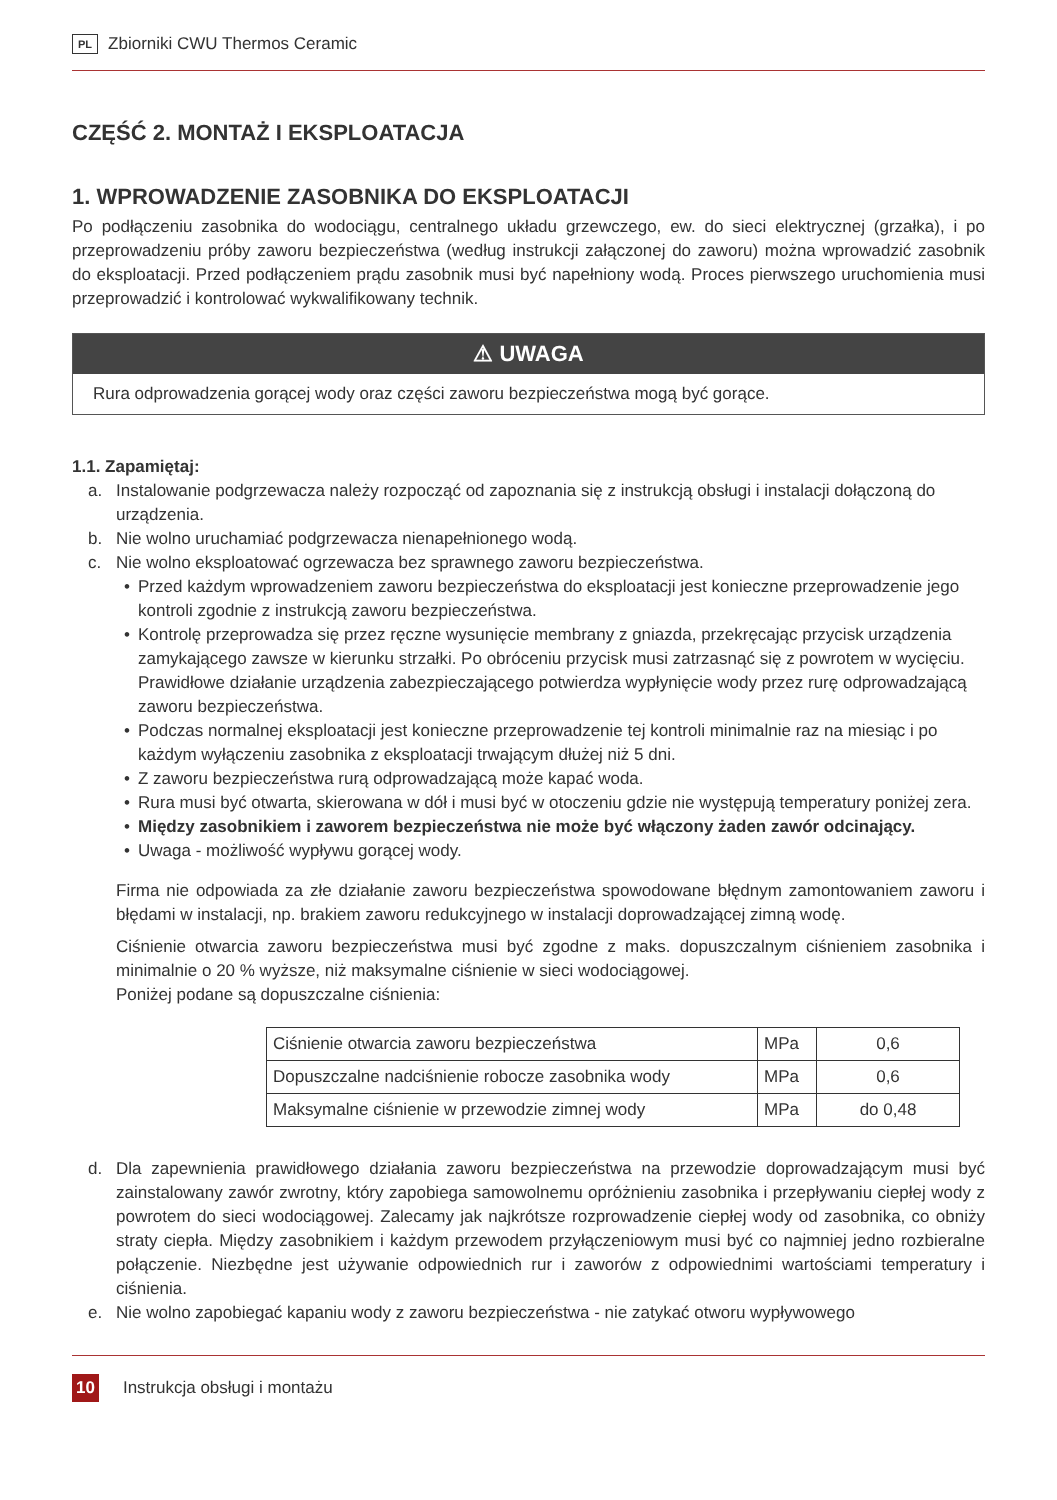PL Zbiorniki CWU Thermos Ceramic
CZĘŚĆ 2. MONTAŻ I EKSPLOATACJA
1. WPROWADZENIE ZASOBNIKA DO EKSPLOATACJI
Po podłączeniu zasobnika do wodociągu, centralnego układu grzewczego, ew. do sieci elektrycznej (grzałka), i po przeprowadzeniu próby zaworu bezpieczeństwa (według instrukcji załączonej do zaworu) można wprowadzić zasobnik do eksploatacji. Przed podłączeniem prądu zasobnik musi być napełniony wodą. Proces pierwszego uruchomienia musi przeprowadzić i kontrolować wykwalifikowany technik.
⚠ UWAGA
Rura odprowadzenia gorącej wody oraz części zaworu bezpieczeństwa mogą być gorące.
1.1. Zapamiętaj:
a. Instalowanie podgrzewacza należy rozpocząć od zapoznania się z instrukcją obsługi i instalacji dołączoną do urządzenia.
b. Nie wolno uruchamiać podgrzewacza nienapełnionego wodą.
c. Nie wolno eksploatować ogrzewacza bez sprawnego zaworu bezpieczeństwa.
• Przed każdym wprowadzeniem zaworu bezpieczeństwa do eksploatacji jest konieczne przeprowadzenie jego kontroli zgodnie z instrukcją zaworu bezpieczeństwa.
• Kontrolę przeprowadza się przez ręczne wysunięcie membrany z gniazda, przekręcając przycisk urządzenia zamykającego zawsze w kierunku strzałki. Po obróceniu przycisk musi zatrzasnąć się z powrotem w wycięciu. Prawidłowe działanie urządzenia zabezpieczającego potwierdza wypłynięcie wody przez rurę odprowadzającą zaworu bezpieczeństwa.
• Podczas normalnej eksploatacji jest konieczne przeprowadzenie tej kontroli minimalnie raz na miesiąc i po każdym wyłączeniu zasobnika z eksploatacji trwającym dłużej niż 5 dni.
• Z zaworu bezpieczeństwa rurą odprowadzającą może kapać woda.
• Rura musi być otwarta, skierowana w dół i musi być w otoczeniu gdzie nie występują temperatury poniżej zera.
• Między zasobnikiem i zaworem bezpieczeństwa nie może być włączony żaden zawór odcinający.
• Uwaga - możliwość wypływu gorącej wody.
Firma nie odpowiada za złe działanie zaworu bezpieczeństwa spowodowane błędnym zamontowaniem zaworu i błędami w instalacji, np. brakiem zaworu redukcyjnego w instalacji doprowadzającej zimną wodę.
Ciśnienie otwarcia zaworu bezpieczeństwa musi być zgodne z maks. dopuszczalnym ciśnieniem zasobnika i minimalnie o 20 % wyższe, niż maksymalne ciśnienie w sieci wodociągowej.
Poniżej podane są dopuszczalne ciśnienia:
| Ciśnienie otwarcia zaworu bezpieczeństwa | MPa | 0,6 |
| Dopuszczalne nadciśnienie robocze zasobnika wody | MPa | 0,6 |
| Maksymalne ciśnienie w przewodzie zimnej wody | MPa | do 0,48 |
d. Dla zapewnienia prawidłowego działania zaworu bezpieczeństwa na przewodzie doprowadzającym musi być zainstalowany zawór zwrotny, który zapobiega samowolnemu opróżnieniu zasobnika i przepływaniu ciepłej wody z powrotem do sieci wodociągowej. Zalecamy jak najkrótsze rozprowadzenie ciepłej wody od zasobnika, co obniży straty ciepła. Między zasobnikiem i każdym przewodem przyłączeniowym musi być co najmniej jedno rozbieralne połączenie. Niezbędne jest używanie odpowiednich rur i zaworów z odpowiednimi wartościami temperatury i ciśnienia.
e. Nie wolno zapobiegać kapaniu wody z zaworu bezpieczeństwa - nie zatykać otworu wypływowego
10 Instrukcja obsługi i montażu